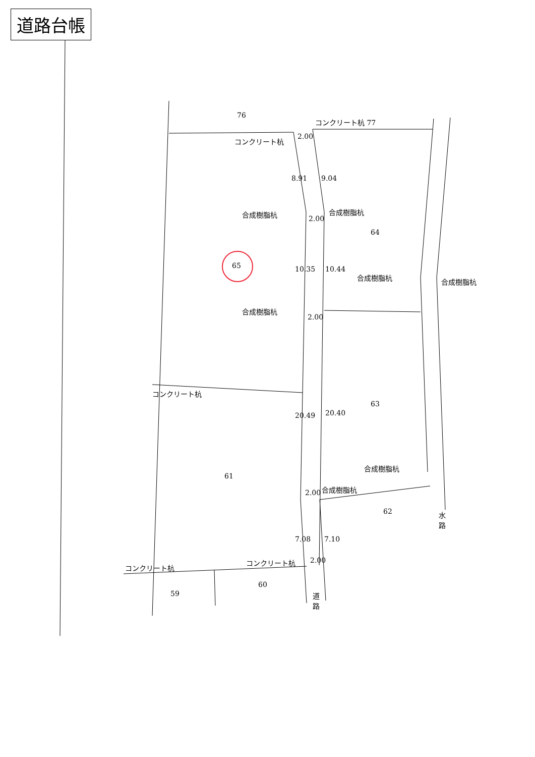道路台帳
76
コンクリート杭 77
コンクリート杭 2.00
8.91 9.04
合成樹脂杭
2.00
合成樹脂杭
64
65 10.35 10.44
合成樹脂杭 合成樹脂杭
合成樹脂杭
2.00
コンクリート杭
63
20.49 20.40
合成樹脂杭
61
2.00 合成樹脂杭
62
水
路
7.08 7.10
コンクリート杭 2.00
コンクリート杭
60
59
道
路